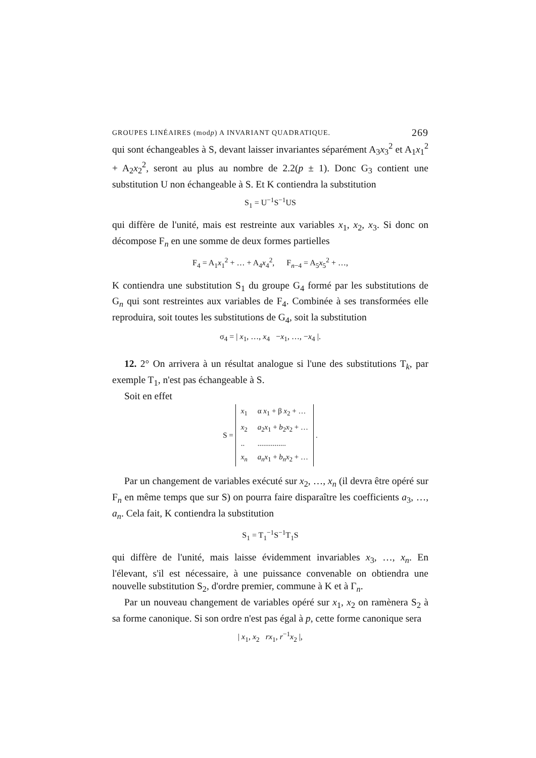GROUPES LINÉAIRES (modp) A INVARIANT QUADRATIQUE. 269
qui sont échangeables à S, devant laisser invariantes séparément A<sub>3</sub>x<sub>3</sub><sup>2</sup> et A<sub>1</sub>x<sub>1</sub><sup>2</sup> + A<sub>2</sub>x<sub>2</sub><sup>2</sup>, seront au plus au nombre de 2.2(p ± 1). Donc G<sub>3</sub> contient une substitution U non échangeable à S. Et K contiendra la substitution
S<sub>1</sub> = U<sup>−1</sup>S<sup>−1</sup>US
qui diffère de l'unité, mais est restreinte aux variables x<sub>1</sub>, x<sub>2</sub>, x<sub>3</sub>. Si donc on décompose F<sub>n</sub> en une somme de deux formes partielles
F<sub>4</sub> = A<sub>1</sub>x<sub>1</sub><sup>2</sup> + … + A<sub>4</sub>x<sub>4</sub><sup>2</sup>, F<sub>n−4</sub> = A<sub>5</sub>x<sub>5</sub><sup>2</sup> + …,
K contiendra une substitution S<sub>1</sub> du groupe G<sub>4</sub> formé par les substitutions de G<sub>n</sub> qui sont restreintes aux variables de F<sub>4</sub>. Combinée à ses transformées elle reproduira, soit toutes les substitutions de G<sub>4</sub>, soit la substitution
σ<sub>4</sub> = | x<sub>1</sub>, …, x<sub>4</sub> −x<sub>1</sub>, …, −x<sub>4</sub> |.
12. 2° On arrivera à un résultat analogue si l'une des substitutions T<sub>k</sub>, par exemple T<sub>1</sub>, n'est pas échangeable à S.
Soit en effet
S =
| x<sub>1</sub> | α x<sub>1</sub> + β x<sub>2</sub> + … |
| x<sub>2</sub> | a<sub>2</sub> x<sub>1</sub> + b<sub>2</sub> x<sub>2</sub> + … |
| .. | ............... |
| x<sub>n</sub> | a<sub>n</sub> x<sub>1</sub> + b<sub>n</sub> x<sub>2</sub> + … |
.
Par un changement de variables exécuté sur x<sub>2</sub>, …, x<sub>n</sub> (il devra être opéré sur F<sub>n</sub> en même temps que sur S) on pourra faire disparaître les coefficients a<sub>3</sub>, …, a<sub>n</sub>. Cela fait, K contiendra la substitution
S<sub>1</sub> = T<sub>1</sub><sup>−1</sup>S<sup>−1</sup>T<sub>1</sub>S
qui diffère de l'unité, mais laisse évidemment invariables x<sub>3</sub>, …, x<sub>n</sub>. En l'élevant, s'il est nécessaire, à une puissance convenable on obtiendra une nouvelle substitution S<sub>2</sub>, d'ordre premier, commune à K et à Γ<sub>n</sub>.
Par un nouveau changement de variables opéré sur x<sub>1</sub>, x<sub>2</sub> on ramènera S<sub>2</sub> à sa forme canonique. Si son ordre n'est pas égal à p, cette forme canonique sera
| x<sub>1</sub>, x<sub>2</sub> rx<sub>1</sub>, r<sup>−1</sup>x<sub>2</sub> |,